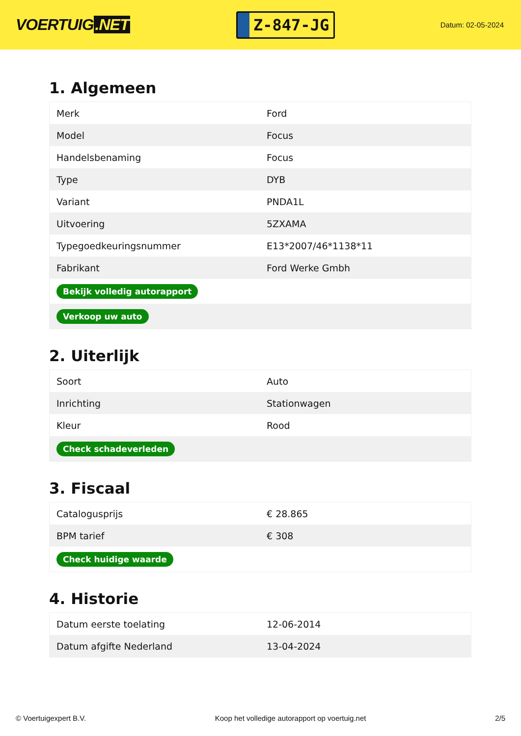VOERTUIG.NET
Z-847-JG
Datum: 02-05-2024
1. Algemeen
| Merk | Ford |
| Model | Focus |
| Handelsbenaming | Focus |
| Type | DYB |
| Variant | PNDA1L |
| Uitvoering | 5ZXAMA |
| Typegoedkeuringsnummer | E13*2007/46*1138*11 |
| Fabrikant | Ford Werke Gmbh |
| Bekijk volledig autorapport | |
| Verkoop uw auto | |
2. Uiterlijk
| Soort | Auto |
| Inrichting | Stationwagen |
| Kleur | Rood |
| Check schadeverleden | |
3. Fiscaal
| Catalogusprijs | € 28.865 |
| BPM tarief | € 308 |
| Check huidige waarde | |
4. Historie
| Datum eerste toelating | 12-06-2014 |
| Datum afgifte Nederland | 13-04-2024 |
© Voertuigexpert B.V. Koop het volledige autorapport op voertuig.net 2/5